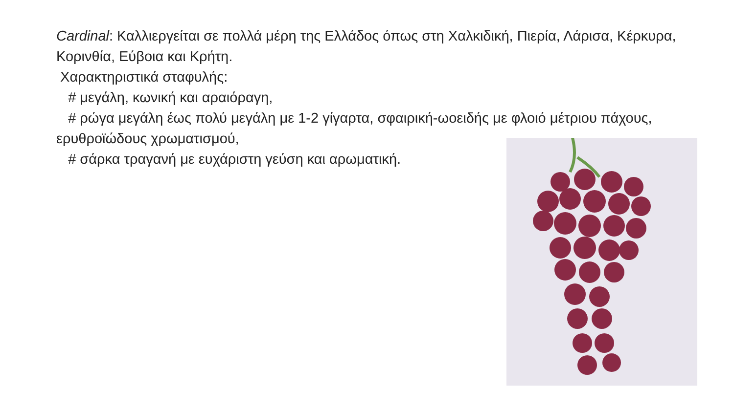Cardinal: Καλλιεργείται σε πολλά μέρη της Ελλάδος όπως στη Χαλκιδική, Πιερία, Λάρισα, Κέρκυρα, Κορινθία, Εύβοια και Κρήτη.
Χαρακτηριστικά σταφυλής:
# μεγάλη, κωνική και αραιόραγη,
# ρώγα μεγάλη έως πολύ μεγάλη με 1-2 γίγαρτα, σφαιρική-ωοειδής με φλοιό μέτριου πάχους, ερυθροϊώδους χρωματισμού,
# σάρκα τραγανή με ευχάριστη γεύση και αρωματική.